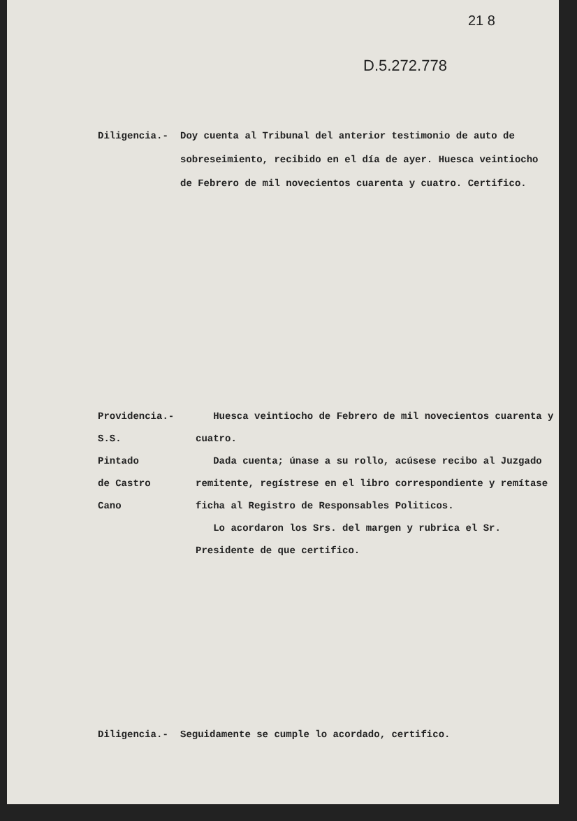21 8
D.5.272.778
Diligencia.- Doy cuenta al Tribunal del anterior testimonio de auto de sobreseimiento, recibido en el día de ayer. Huesca veintiocho de Febrero de mil novecientos cuarenta y cuatro. Certifico.
Providencia.-
S.S.
Pintado
de Castro
Cano
Huesca veintiocho de Febrero de mil novecientos cuarenta y cuatro.
Dada cuenta; únase a su rollo, acúsese recibo al Juzgado remitente, regístrese en el libro correspondiente y remítase ficha al Registro de Responsables Politicos.
Lo acordaron los Srs. del margen y rubrica el Sr. Presidente de que certifico.
Diligencia.- Seguidamente se cumple lo acordado, certifico.